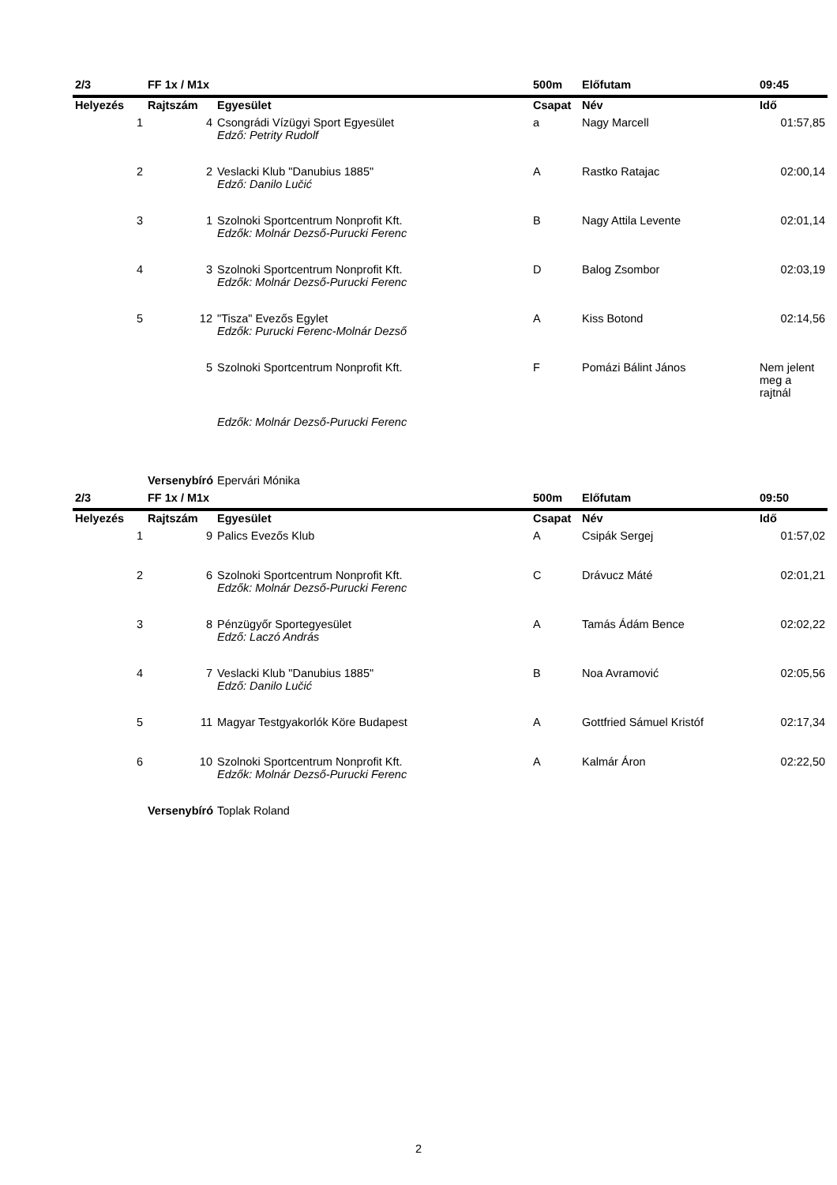| 2/3 | FF 1x / M1x | | 500m | Előfutam | 09:45 |
| Helyezés | Rajtszám | Egyesület | Csapat | Név | Idő |
| 1 | 4 | Csongrádi Vízügyi Sport Egyesület Edző: Petrity Rudolf | a | Nagy Marcell | 01:57,85 |
| 2 | 2 | Veslacki Klub "Danubius 1885" Edző: Danilo Lučić | A | Rastko Ratajac | 02:00,14 |
| 3 | 1 | Szolnoki Sportcentrum Nonprofit Kft. Edzők: Molnár Dezső-Purucki Ferenc | B | Nagy Attila Levente | 02:01,14 |
| 4 | 3 | Szolnoki Sportcentrum Nonprofit Kft. Edzők: Molnár Dezső-Purucki Ferenc | D | Balog Zsombor | 02:03,19 |
| 5 | 12 | "Tisza" Evezős Egylet Edzők: Purucki Ferenc-Molnár Dezső | A | Kiss Botond | 02:14,56 |
| | 5 | Szolnoki Sportcentrum Nonprofit Kft. | F | Pomázi Bálint János | Nem jelent meg a rajtnál |
| | | Edzők: Molnár Dezső-Purucki Ferenc | | | |
| | Versenybíró | Epervári Mónika | | | |
| 2/3 | FF 1x / M1x | | 500m | Előfutam | 09:50 |
| Helyezés | Rajtszám | Egyesület | Csapat | Név | Idő |
| 1 | 9 | Palics Evezős Klub | A | Csipák Sergej | 01:57,02 |
| 2 | 6 | Szolnoki Sportcentrum Nonprofit Kft. Edzők: Molnár Dezső-Purucki Ferenc | C | Drávucz Máté | 02:01,21 |
| 3 | 8 | Pénzügyőr Sportegyesület Edző: Laczó András | A | Tamás Ádám Bence | 02:02,22 |
| 4 | 7 | Veslacki Klub "Danubius 1885" Edző: Danilo Lučić | B | Noa Avramović | 02:05,56 |
| 5 | 11 | Magyar Testgyakorlók Köre Budapest | A | Gottfried Sámuel Kristóf | 02:17,34 |
| 6 | 10 | Szolnoki Sportcentrum Nonprofit Kft. Edzők: Molnár Dezső-Purucki Ferenc | A | Kalmár Áron | 02:22,50 |
| | Versenybíró | Toplak Roland | | | |
2